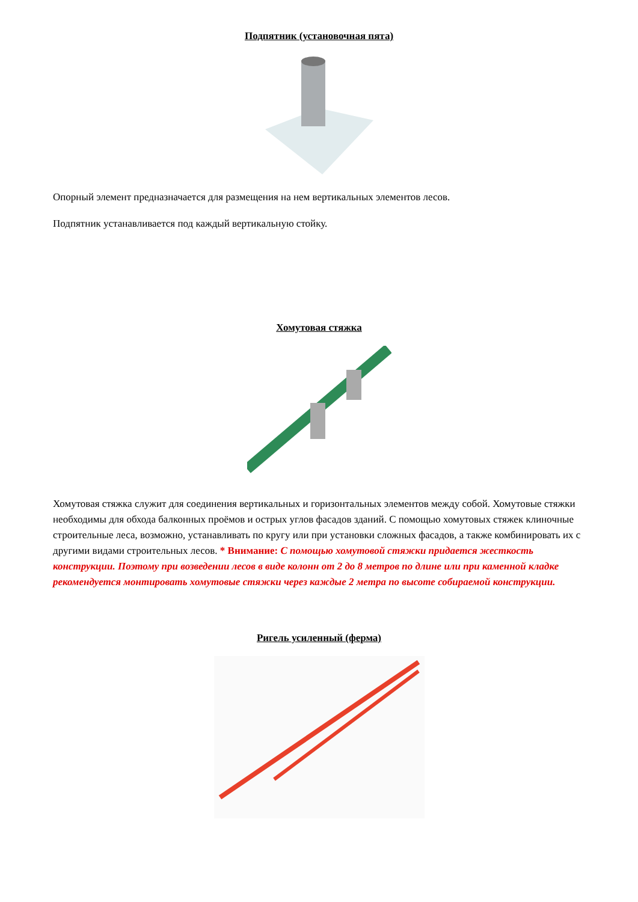Подпятник (установочная пята)
Опорный элемент предназначается для размещения на нем вертикальных элементов лесов.
Подпятник устанавливается под каждый вертикальную стойку.
Хомутовая стяжка
Хомутовая стяжка служит для соединения вертикальных и горизонтальных элементов между собой. Хомутовые стяжки необходимы для обхода балконных проёмов и острых углов фасадов зданий. С помощью хомутовых стяжек клиночные строительные леса, возможно, устанавливать по кругу или при установки сложных фасадов, а также комбинировать их с другими видами строительных лесов. * Внимание: С помощью хомутовой стяжки придается жесткость конструкции. Поэтому при возведении лесов в виде колонн от 2 до 8 метров по длине или при каменной кладке рекомендуется монтировать хомутовые стяжки через каждые 2 метра по высоте собираемой конструкции.
Ригель усиленный (ферма)